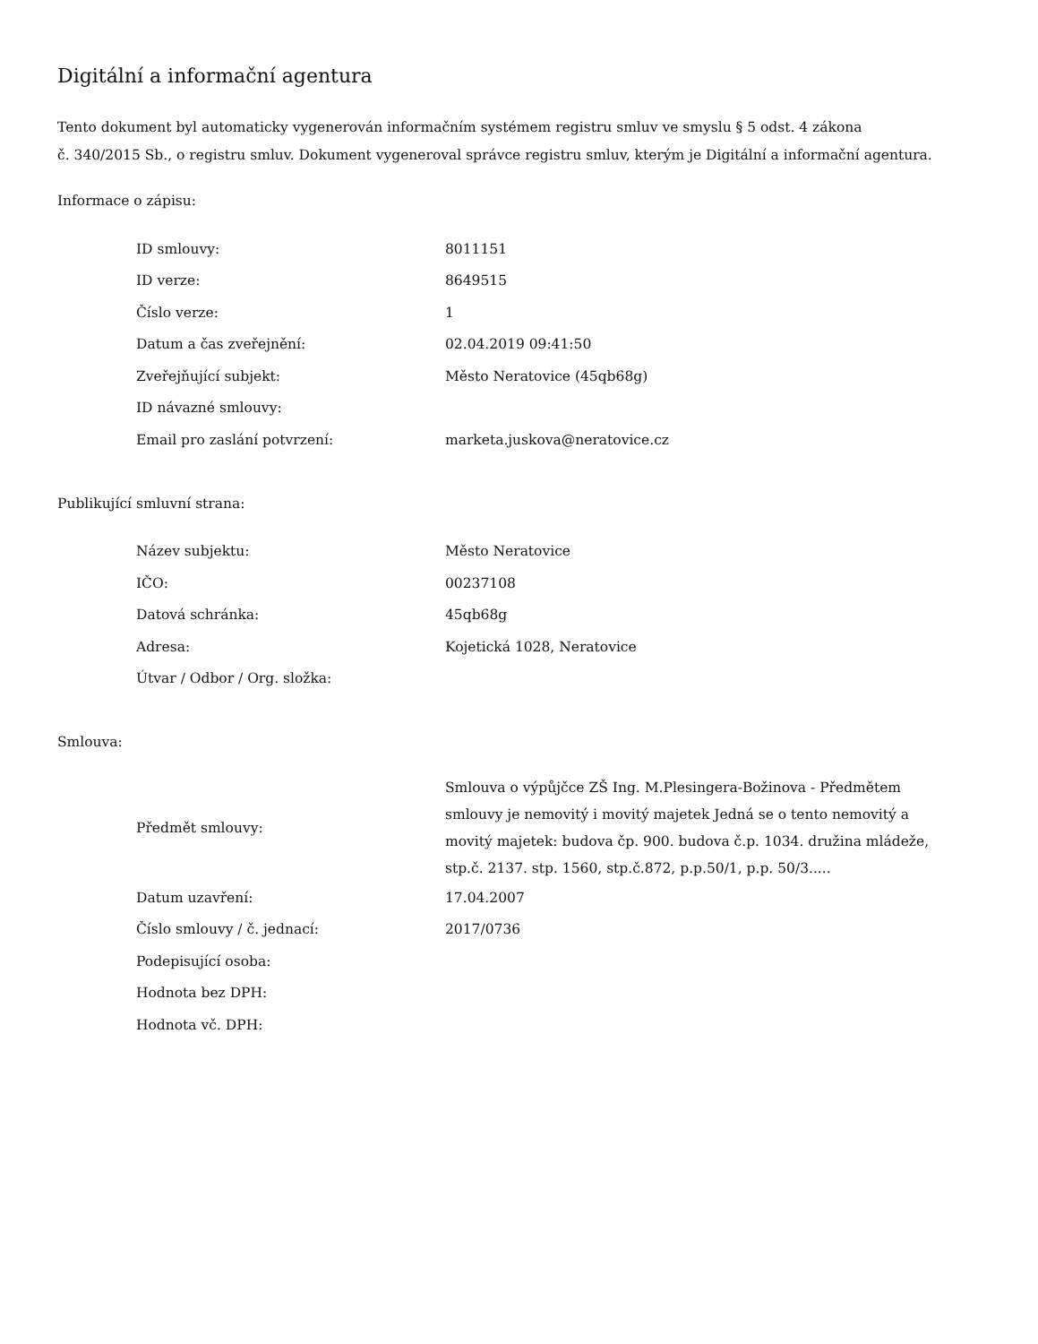Digitální a informační agentura
Tento dokument byl automaticky vygenerován informačním systémem registru smluv ve smyslu § 5 odst. 4 zákona
č. 340/2015 Sb., o registru smluv. Dokument vygeneroval správce registru smluv, kterým je Digitální a informační agentura.
Informace o zápisu:
| ID smlouvy: | 8011151 |
| ID verze: | 8649515 |
| Číslo verze: | 1 |
| Datum a čas zveřejnění: | 02.04.2019 09:41:50 |
| Zveřejňující subjekt: | Město Neratovice (45qb68g) |
| ID návazné smlouvy: | |
| Email pro zaslání potvrzení: | marketa.juskova@neratovice.cz |
Publikující smluvní strana:
| Název subjektu: | Město Neratovice |
| IČO: | 00237108 |
| Datová schránka: | 45qb68g |
| Adresa: | Kojetická 1028, Neratovice |
| Útvar / Odbor / Org. složka: | |
Smlouva:
| Předmět smlouvy: | Smlouva o výpůjčce ZŠ Ing. M.Plesingera-Božinova - Předmětem smlouvy je nemovitý i movitý majetek Jedná se o tento nemovitý a movitý majetek: budova čp. 900. budova č.p. 1034. družina mládeže, stp.č. 2137. stp. 1560, stp.č.872, p.p.50/1, p.p. 50/3..... |
| Datum uzavření: | 17.04.2007 |
| Číslo smlouvy / č. jednací: | 2017/0736 |
| Podepisující osoba: | |
| Hodnota bez DPH: | |
| Hodnota vč. DPH: | |